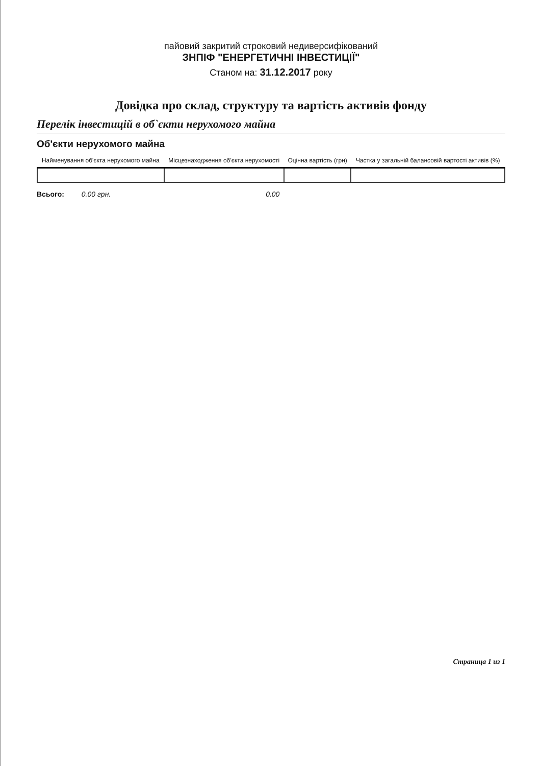пайовий закритий строковий недиверсифікований
ЗНПІФ "ЕНЕРГЕТИЧНІ ІНВЕСТИЦІЇ"
Станом на: 31.12.2017 року
Довідка про склад, структуру та вартість активів фонду
Перелік інвестицій в об`єкти нерухомого майна
Об'єкти нерухомого майна
| Найменування об'єкта нерухомого майна | Місцезнаходження об'єкта нерухомості | Оцінна вартість (грн) | Частка у загальній балансовій вартості активів (%) |
| --- | --- | --- | --- |
Всього: 0.00 грн. 0.00
Страница 1 из 1